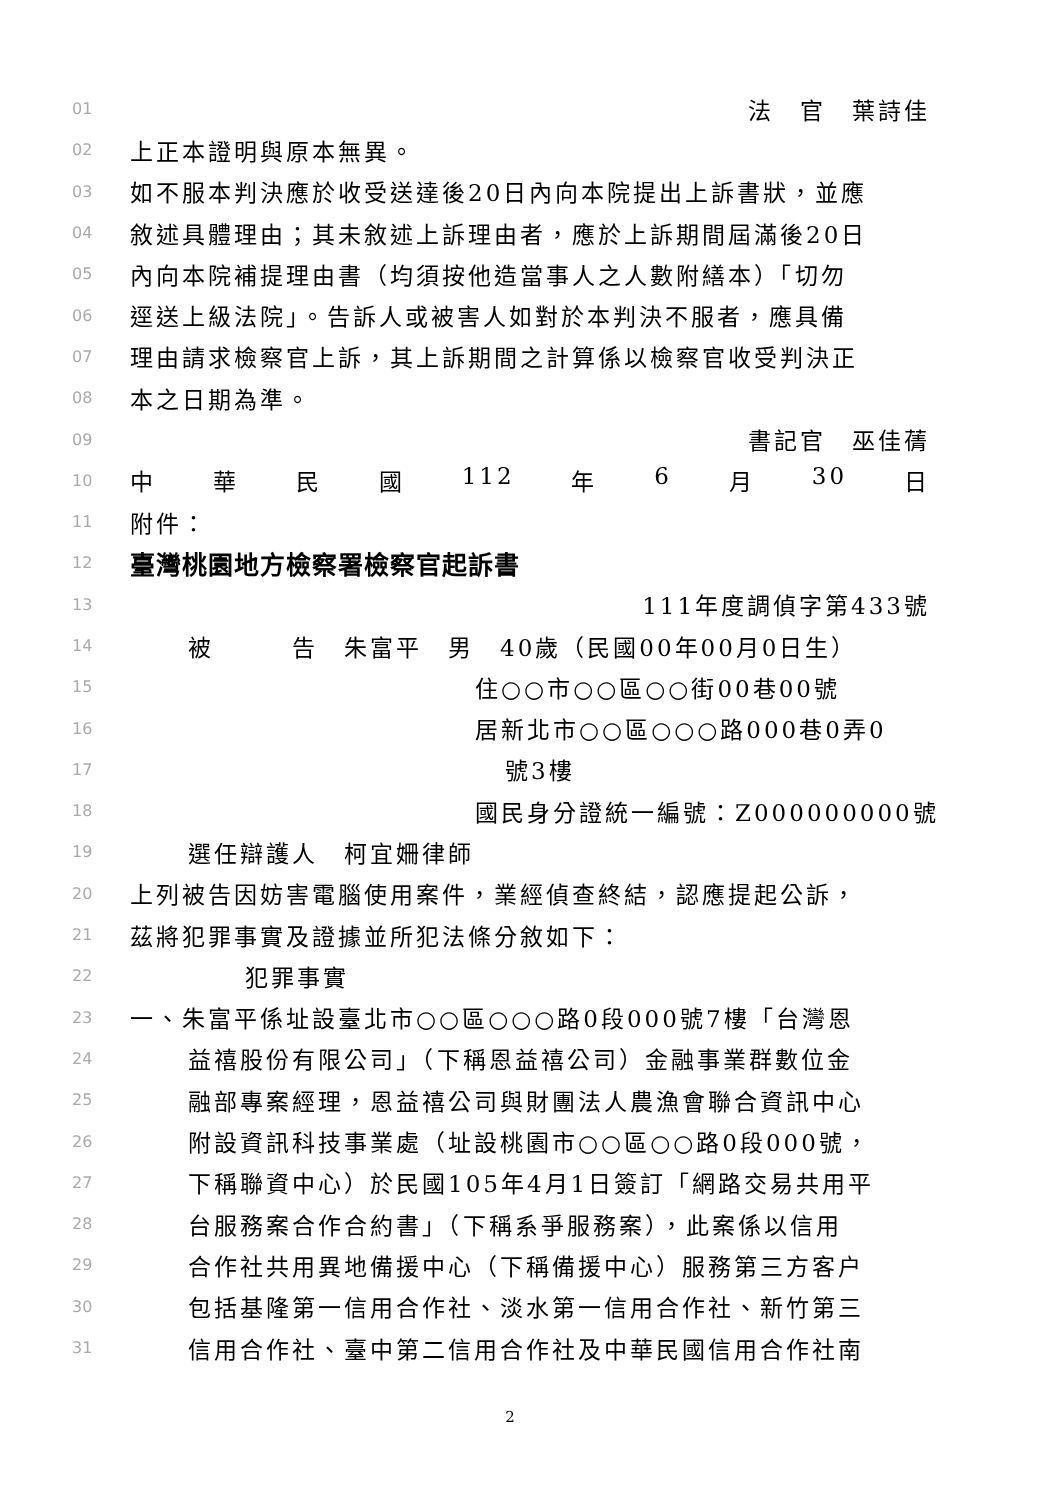01 法　官　葉詩佳　
02 上正本證明與原本無異。
03 如不服本判決應於收受送達後20日內向本院提出上訴書狀，並應
04 敘述具體理由；其未敘述上訴理由者，應於上訴期間屆滿後20日
05 內向本院補提理由書（均須按他造當事人之人數附繕本）「切勿
06 逕送上級法院」。告訴人或被害人如對於本判決不服者，應具備
07 理由請求檢察官上訴，其上訴期間之計算係以檢察官收受判決正
08 本之日期為準。
09 書記官　巫佳蒨　
10 中 華 民 國 112 年 6 月 30 日
11 附件：
12 臺灣桃園地方檢察署檢察官起訴書
13 111年度調偵字第433號
14 被　　　告　朱富平　男　40歲（民國00年00月0日生）
15 住○○市○○區○○街00巷00號
16 居新北市○○區○○○路000巷0弄0
17 號3樓
18 國民身分證統一編號：Z000000000號
19 選任辯護人　柯宜姍律師
20 上列被告因妨害電腦使用案件，業經偵查終結，認應提起公訴，
21 茲將犯罪事實及證據並所犯法條分敘如下：
22 犯罪事實
23 一、朱富平係址設臺北市○○區○○○路0段000號7樓「台灣恩
24 益禧股份有限公司」（下稱恩益禧公司）金融事業群數位金
25 融部專案經理，恩益禧公司與財團法人農漁會聯合資訊中心
26 附設資訊科技事業處（址設桃園市○○區○○路0段000號，
27 下稱聯資中心）於民國105年4月1日簽訂「網路交易共用平
28 台服務案合作合約書」（下稱系爭服務案），此案係以信用
29 合作社共用異地備援中心（下稱備援中心）服務第三方客户
30 包括基隆第一信用合作社、淡水第一信用合作社、新竹第三
31 信用合作社、臺中第二信用合作社及中華民國信用合作社南
2